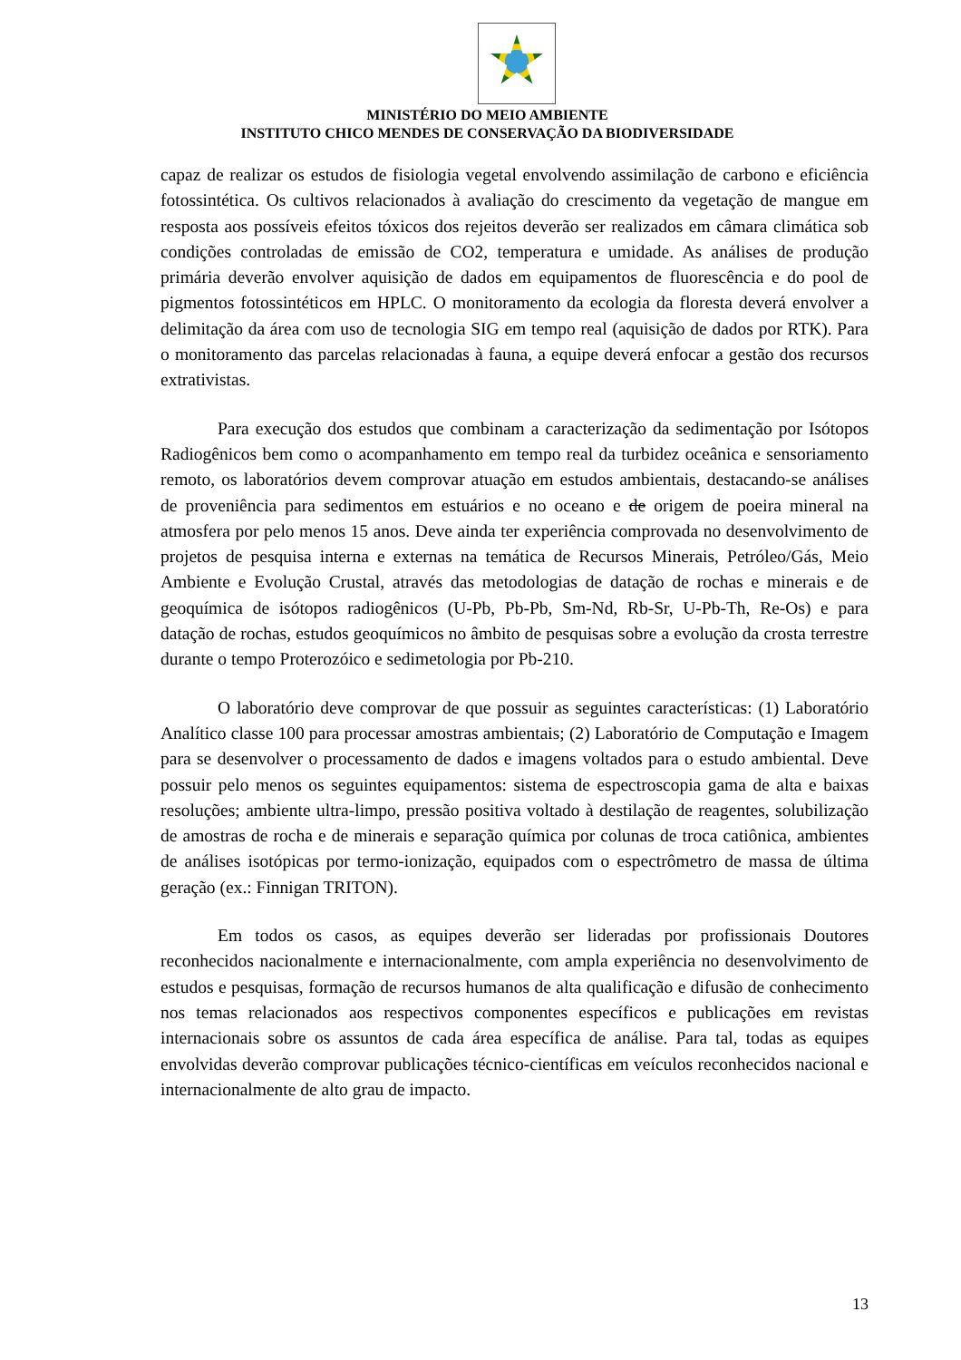MINISTÉRIO DO MEIO AMBIENTE
INSTITUTO CHICO MENDES DE CONSERVAÇÃO DA BIODIVERSIDADE
capaz de realizar os estudos de fisiologia vegetal envolvendo assimilação de carbono e eficiência fotossintética. Os cultivos relacionados à avaliação do crescimento da vegetação de mangue em resposta aos possíveis efeitos tóxicos dos rejeitos deverão ser realizados em câmara climática sob condições controladas de emissão de CO2, temperatura e umidade. As análises de produção primária deverão envolver aquisição de dados em equipamentos de fluorescência e do pool de pigmentos fotossintéticos em HPLC. O monitoramento da ecologia da floresta deverá envolver a delimitação da área com uso de tecnologia SIG em tempo real (aquisição de dados por RTK). Para o monitoramento das parcelas relacionadas à fauna, a equipe deverá enfocar a gestão dos recursos extrativistas.
Para execução dos estudos que combinam a caracterização da sedimentação por Isótopos Radiogênicos bem como o acompanhamento em tempo real da turbidez oceânica e sensoriamento remoto, os laboratórios devem comprovar atuação em estudos ambientais, destacando-se análises de proveniência para sedimentos em estuários e no oceano e de origem de poeira mineral na atmosfera por pelo menos 15 anos. Deve ainda ter experiência comprovada no desenvolvimento de projetos de pesquisa interna e externas na temática de Recursos Minerais, Petróleo/Gás, Meio Ambiente e Evolução Crustal, através das metodologias de datação de rochas e minerais e de geoquímica de isótopos radiogênicos (U-Pb, Pb-Pb, Sm-Nd, Rb-Sr, U-Pb-Th, Re-Os) e para datação de rochas, estudos geoquímicos no âmbito de pesquisas sobre a evolução da crosta terrestre durante o tempo Proterozóico e sedimetologia por Pb-210.
O laboratório deve comprovar de que possuir as seguintes características: (1) Laboratório Analítico classe 100 para processar amostras ambientais; (2) Laboratório de Computação e Imagem para se desenvolver o processamento de dados e imagens voltados para o estudo ambiental. Deve possuir pelo menos os seguintes equipamentos: sistema de espectroscopia gama de alta e baixas resoluções; ambiente ultra-limpo, pressão positiva voltado à destilação de reagentes, solubilização de amostras de rocha e de minerais e separação química por colunas de troca catiônica, ambientes de análises isotópicas por termo-ionização, equipados com o espectrômetro de massa de última geração (ex.: Finnigan TRITON).
Em todos os casos, as equipes deverão ser lideradas por profissionais Doutores reconhecidos nacionalmente e internacionalmente, com ampla experiência no desenvolvimento de estudos e pesquisas, formação de recursos humanos de alta qualificação e difusão de conhecimento nos temas relacionados aos respectivos componentes específicos e publicações em revistas internacionais sobre os assuntos de cada área específica de análise. Para tal, todas as equipes envolvidas deverão comprovar publicações técnico-científicas em veículos reconhecidos nacional e internacionalmente de alto grau de impacto.
13